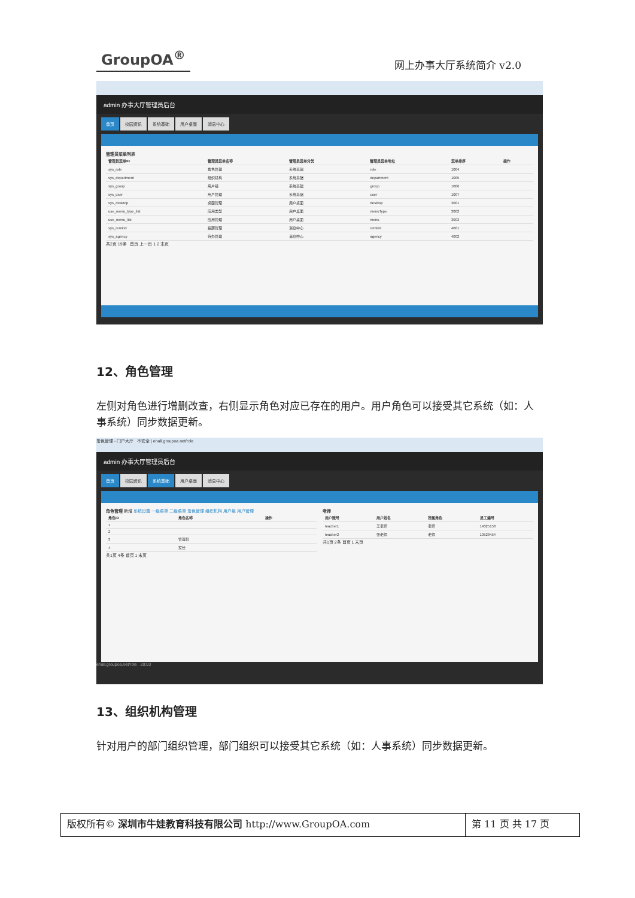GroupOA<sup>®</sup>
网上办事大厅系统简介 v2.0
admin 办事大厅管理员后台
首页 校园资讯 系统基础 用户桌面 消息中心
管理员菜单列表
| 管理员菜单ID | 管理员菜单名称 | 管理员菜单分类 | 管理员菜单地址 | 菜单排序 | 操作 |
| --- | --- | --- | --- | --- | --- |
| sys_role | 角色管理 | 系统基础 | role | 1004 | |
| sys_department | 组织机构 | 系统基础 | department | 1005 | |
| sys_group | 用户组 | 系统基础 | group | 1006 | |
| sys_user | 用户管理 | 系统基础 | user | 1007 | |
| sys_desktop | 桌面管理 | 用户桌面 | desktop | 3001 | |
| use_menu_type_list | 应用类型 | 用户桌面 | menuType | 3002 | |
| use_menu_list | 应用管理 | 用户桌面 | menu | 3003 | |
| sys_remind | 提醒管理 | 消息中心 | remind | 4001 | |
| sys_agency | 待办管理 | 消息中心 | agency | 4002 | |
共2页 19条 首页 上一页 1 2 末页
12、角色管理
左侧对角色进行增删改查，右侧显示角色对应已存在的用户。用户角色可以接受其它系统（如：人事系统）同步数据更新。
角色管理 - 门户大厅 不安全 | ehall.groupoa.net/role
admin 办事大厅管理员后台
首页 校园资讯 系统基础 用户桌面 消息中心
角色管理 新增 系统设置 一级菜单 二级菜单 角色管理 组织机构 用户组 用户管理
| 角色ID | 角色名称 | 操作 |
| --- | --- | --- |
| 1 | | |
| 2 | | |
| 3 | 管理员 | |
| 4 | 家长 | |
共1页 4条 首页 1 末页
老师
| 用户账号 | 用户姓名 | 所属角色 | 员工编号 |
| --- | --- | --- | --- |
| teacher1 | 王老师 | 老师 | 14025158 |
| teacher2 | 张老师 | 老师 | 10528454 |
共1页 2条 首页 1 末页
ehall.groupoa.net/role 20:03
13、组织机构管理
针对用户的部门组织管理，部门组织可以接受其它系统（如：人事系统）同步数据更新。
版权所有© 深圳市牛娃教育科技有限公司 http://www.GroupOA.com
第 11 页 共 17 页